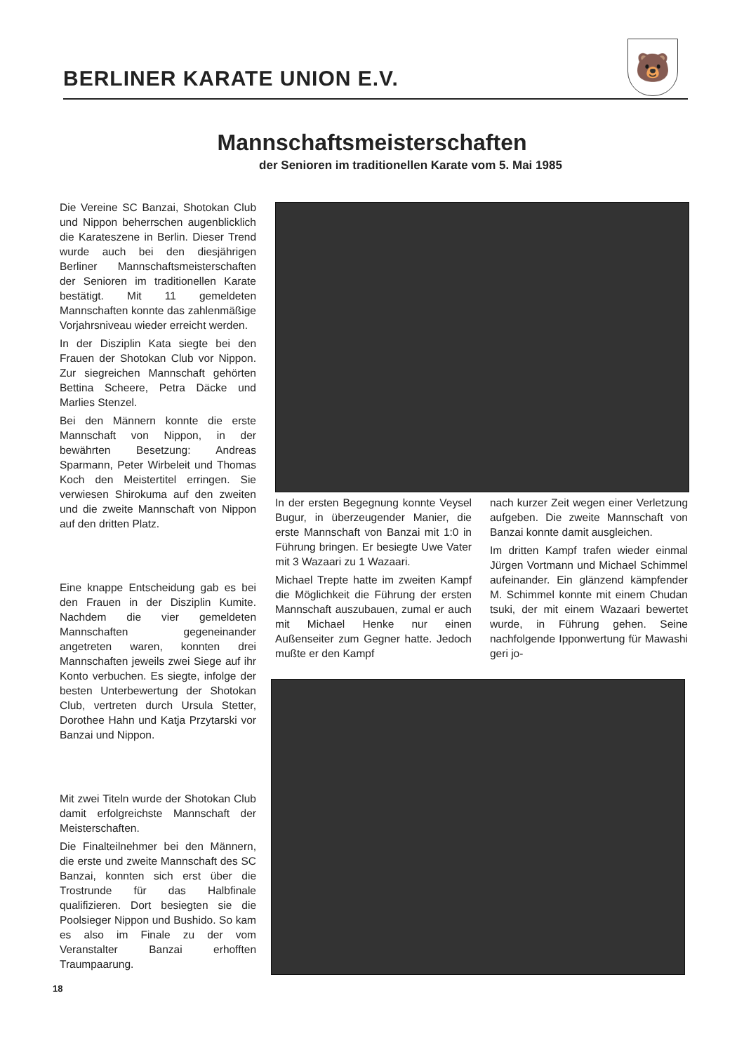BERLINER KARATE UNION E.V.
🐻
Mannschaftsmeisterschaften
der Senioren im traditionellen Karate vom 5. Mai 1985
Die Vereine SC Banzai, Shotokan Club und Nippon beherrschen augenblicklich die Karateszene in Berlin. Dieser Trend wurde auch bei den diesjährigen Berliner Mannschaftsmeisterschaften der Senioren im traditionellen Karate bestätigt. Mit 11 gemeldeten Mannschaften konnte das zahlenmäßige Vorjahrsniveau wieder erreicht werden.
In der Disziplin Kata siegte bei den Frauen der Shotokan Club vor Nippon. Zur siegreichen Mannschaft gehörten Bettina Scheere, Petra Däcke und Marlies Stenzel.
Bei den Männern konnte die erste Mannschaft von Nippon, in der bewährten Besetzung: Andreas Sparmann, Peter Wirbeleit und Thomas Koch den Meistertitel erringen. Sie verwiesen Shirokuma auf den zweiten und die zweite Mannschaft von Nippon auf den dritten Platz.
Eine knappe Entscheidung gab es bei den Frauen in der Disziplin Kumite. Nachdem die vier gemeldeten Mannschaften gegeneinander angetreten waren, konnten drei Mannschaften jeweils zwei Siege auf ihr Konto verbuchen. Es siegte, infolge der besten Unterbewertung der Shotokan Club, vertreten durch Ursula Stetter, Dorothee Hahn und Katja Przytarski vor Banzai und Nippon.
Mit zwei Titeln wurde der Shotokan Club damit erfolgreichste Mannschaft der Meisterschaften.
Die Finalteilnehmer bei den Männern, die erste und zweite Mannschaft des SC Banzai, konnten sich erst über die Trostrunde für das Halbfinale qualifizieren. Dort besiegten sie die Poolsieger Nippon und Bushido. So kam es also im Finale zu der vom Veranstalter Banzai erhofften Traumpaarung.
In der ersten Begegnung konnte Veysel Bugur, in überzeugender Manier, die erste Mannschaft von Banzai mit 1:0 in Führung bringen. Er besiegte Uwe Vater mit 3 Wazaari zu 1 Wazaari.
Michael Trepte hatte im zweiten Kampf die Möglichkeit die Führung der ersten Mannschaft auszubauen, zumal er auch mit Michael Henke nur einen Außenseiter zum Gegner hatte. Jedoch mußte er den Kampf
nach kurzer Zeit wegen einer Verletzung aufgeben. Die zweite Mannschaft von Banzai konnte damit ausgleichen.
Im dritten Kampf trafen wieder einmal Jürgen Vortmann und Michael Schimmel aufeinander. Ein glänzend kämpfender M. Schimmel konnte mit einem Chudan tsuki, der mit einem Wazaari bewertet wurde, in Führung gehen. Seine nachfolgende Ipponwertung für Mawashi geri jo-
18